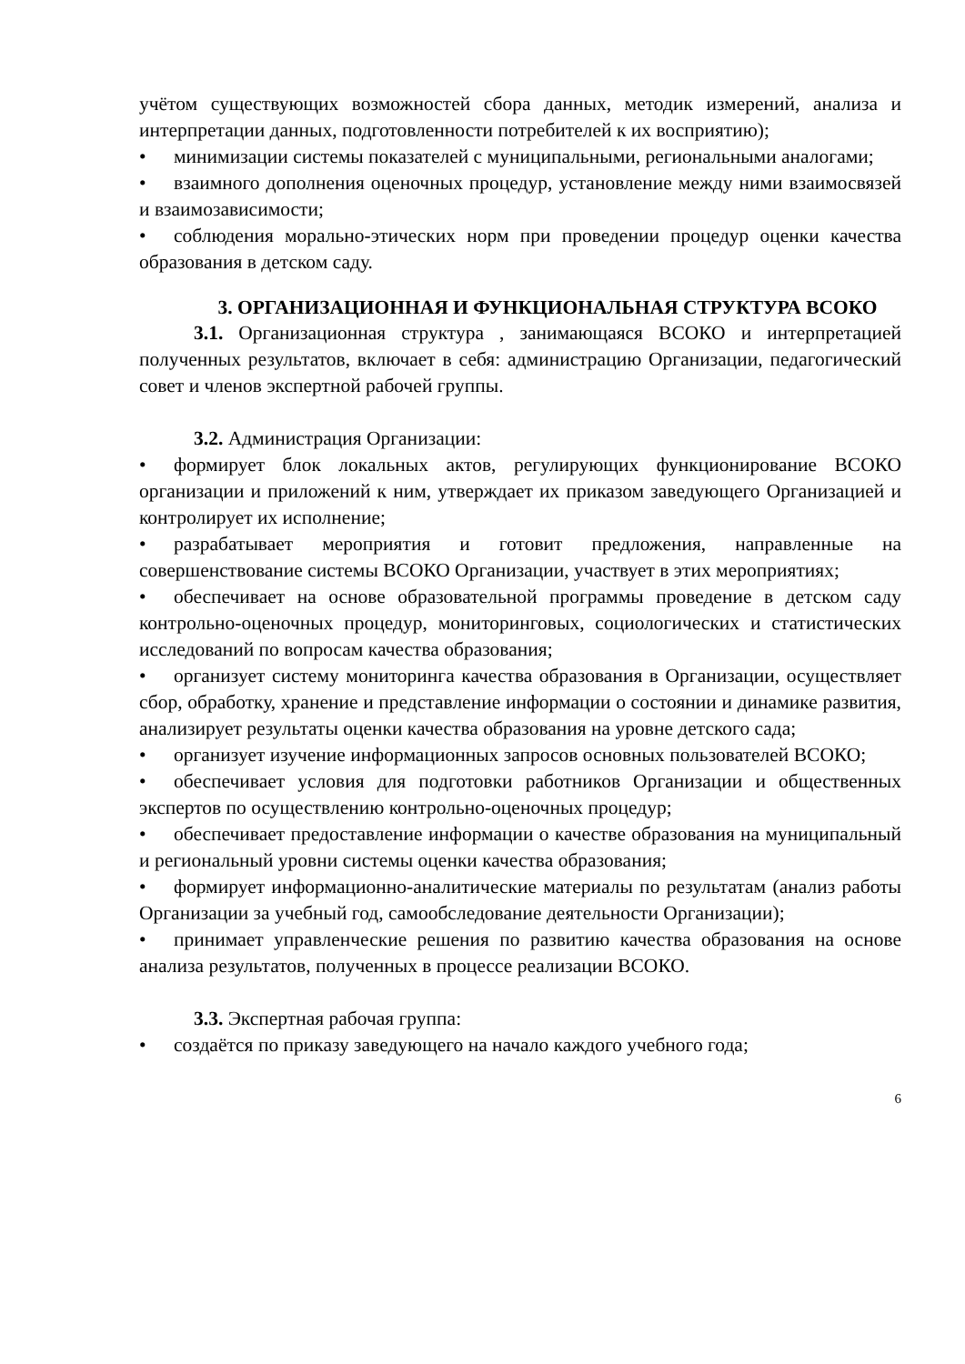учётом существующих возможностей сбора данных, методик измерений, анализа и интерпретации данных, подготовленности потребителей к их восприятию);
• минимизации системы показателей с муниципальными, региональными аналогами;
• взаимного дополнения оценочных процедур, установление между ними взаимосвязей и взаимозависимости;
• соблюдения морально-этических норм при проведении процедур оценки качества образования в детском саду.
3. ОРГАНИЗАЦИОННАЯ И ФУНКЦИОНАЛЬНАЯ СТРУКТУРА ВСОКО
3.1. Организационная структура , занимающаяся ВСОКО и интерпретацией полученных результатов, включает в себя: администрацию Организации, педагогический совет и членов экспертной рабочей группы.
3.2. Администрация Организации:
• формирует блок локальных актов, регулирующих функционирование ВСОКО организации и приложений к ним, утверждает их приказом заведующего Организацией и контролирует их исполнение;
• разрабатывает мероприятия и готовит предложения, направленные на совершенствование системы ВСОКО Организации, участвует в этих мероприятиях;
• обеспечивает на основе образовательной программы проведение в детском саду контрольно-оценочных процедур, мониторинговых, социологических и статистических исследований по вопросам качества образования;
• организует систему мониторинга качества образования в Организации, осуществляет сбор, обработку, хранение и представление информации о состоянии и динамике развития, анализирует результаты оценки качества образования на уровне детского сада;
• организует изучение информационных запросов основных пользователей ВСОКО;
• обеспечивает условия для подготовки работников Организации и общественных экспертов по осуществлению контрольно-оценочных процедур;
• обеспечивает предоставление информации о качестве образования на муниципальный и региональный уровни системы оценки качества образования;
• формирует информационно-аналитические материалы по результатам (анализ работы Организации за учебный год, самообследование деятельности Организации);
• принимает управленческие решения по развитию качества образования на основе анализа результатов, полученных в процессе реализации ВСОКО.
3.3. Экспертная рабочая группа:
• создаётся по приказу заведующего на начало каждого учебного года;
6